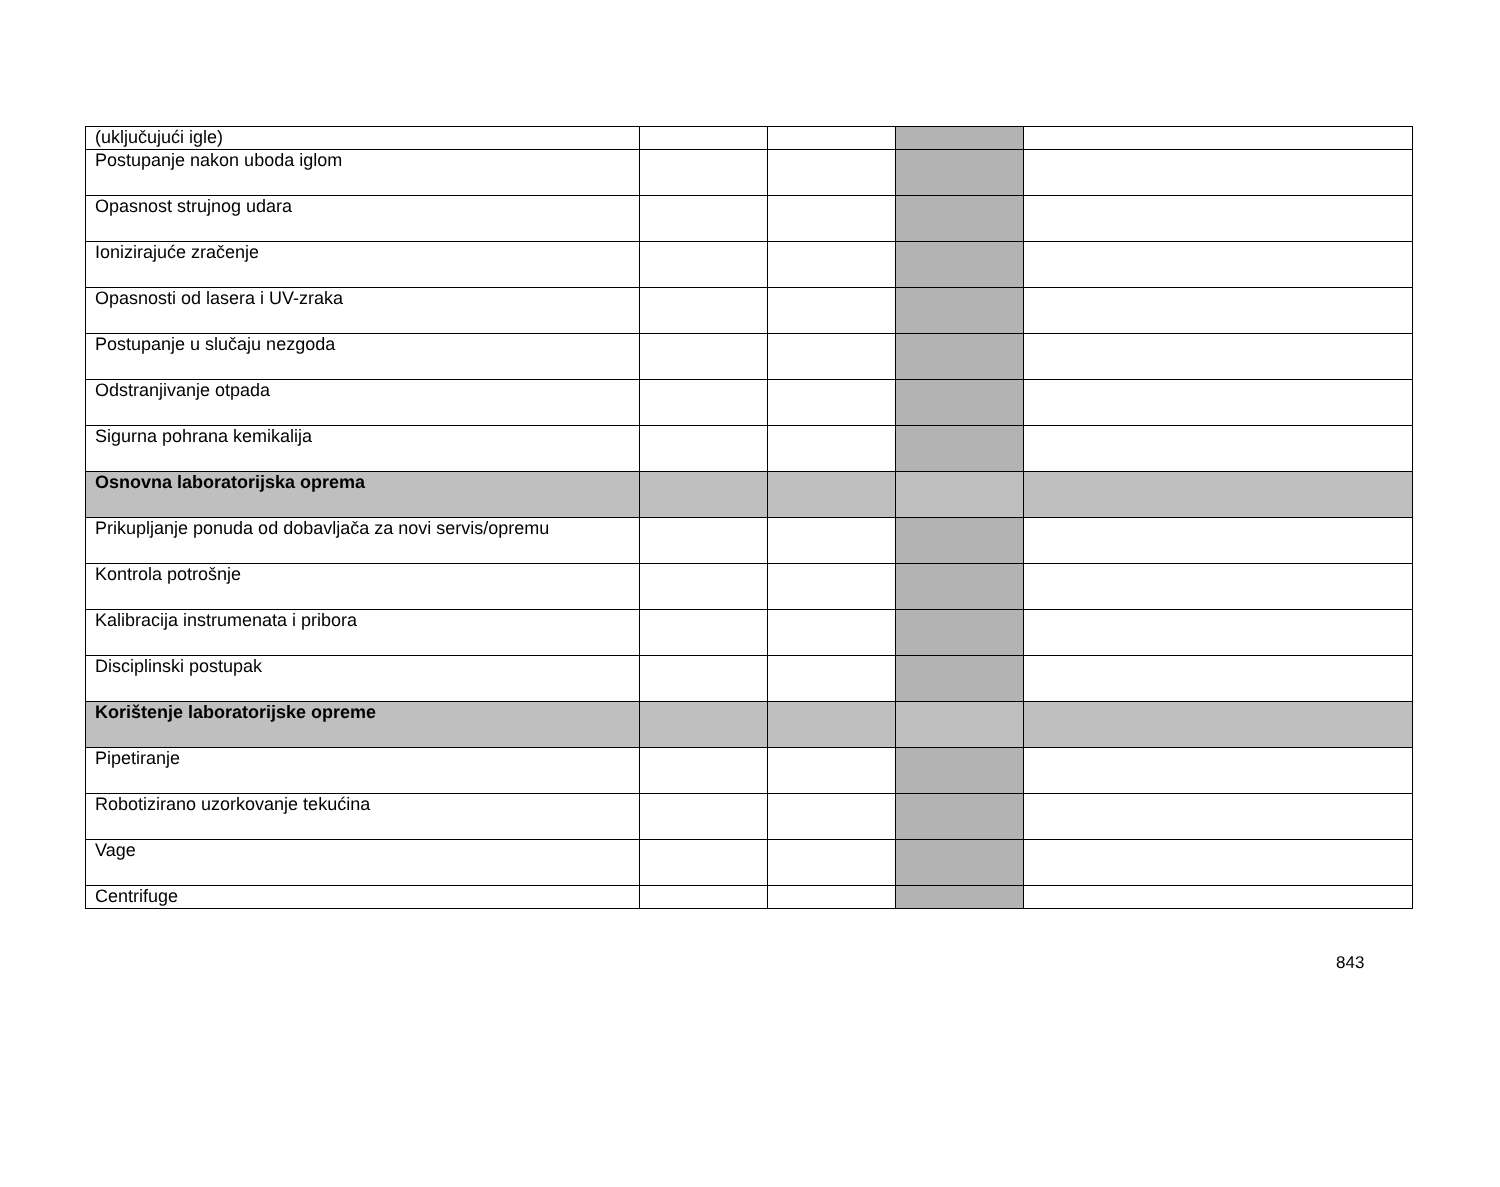| (uključujući igle) | | | | |
| Postupanje nakon uboda iglom | | | | |
| Opasnost strujnog udara | | | | |
| Ionizirajuće zračenje | | | | |
| Opasnosti od lasera i UV-zraka | | | | |
| Postupanje u slučaju nezgoda | | | | |
| Odstranjivanje otpada | | | | |
| Sigurna pohrana kemikalija | | | | |
| Osnovna laboratorijska oprema | | | | |
| Prikupljanje ponuda od dobavljača za novi servis/opremu | | | | |
| Kontrola potrošnje | | | | |
| Kalibracija instrumenata i pribora | | | | |
| Disciplinski postupak | | | | |
| Korištenje laboratorijske opreme | | | | |
| Pipetiranje | | | | |
| Robotizirano uzorkovanje tekućina | | | | |
| Vage | | | | |
| Centrifuge | | | | |
843